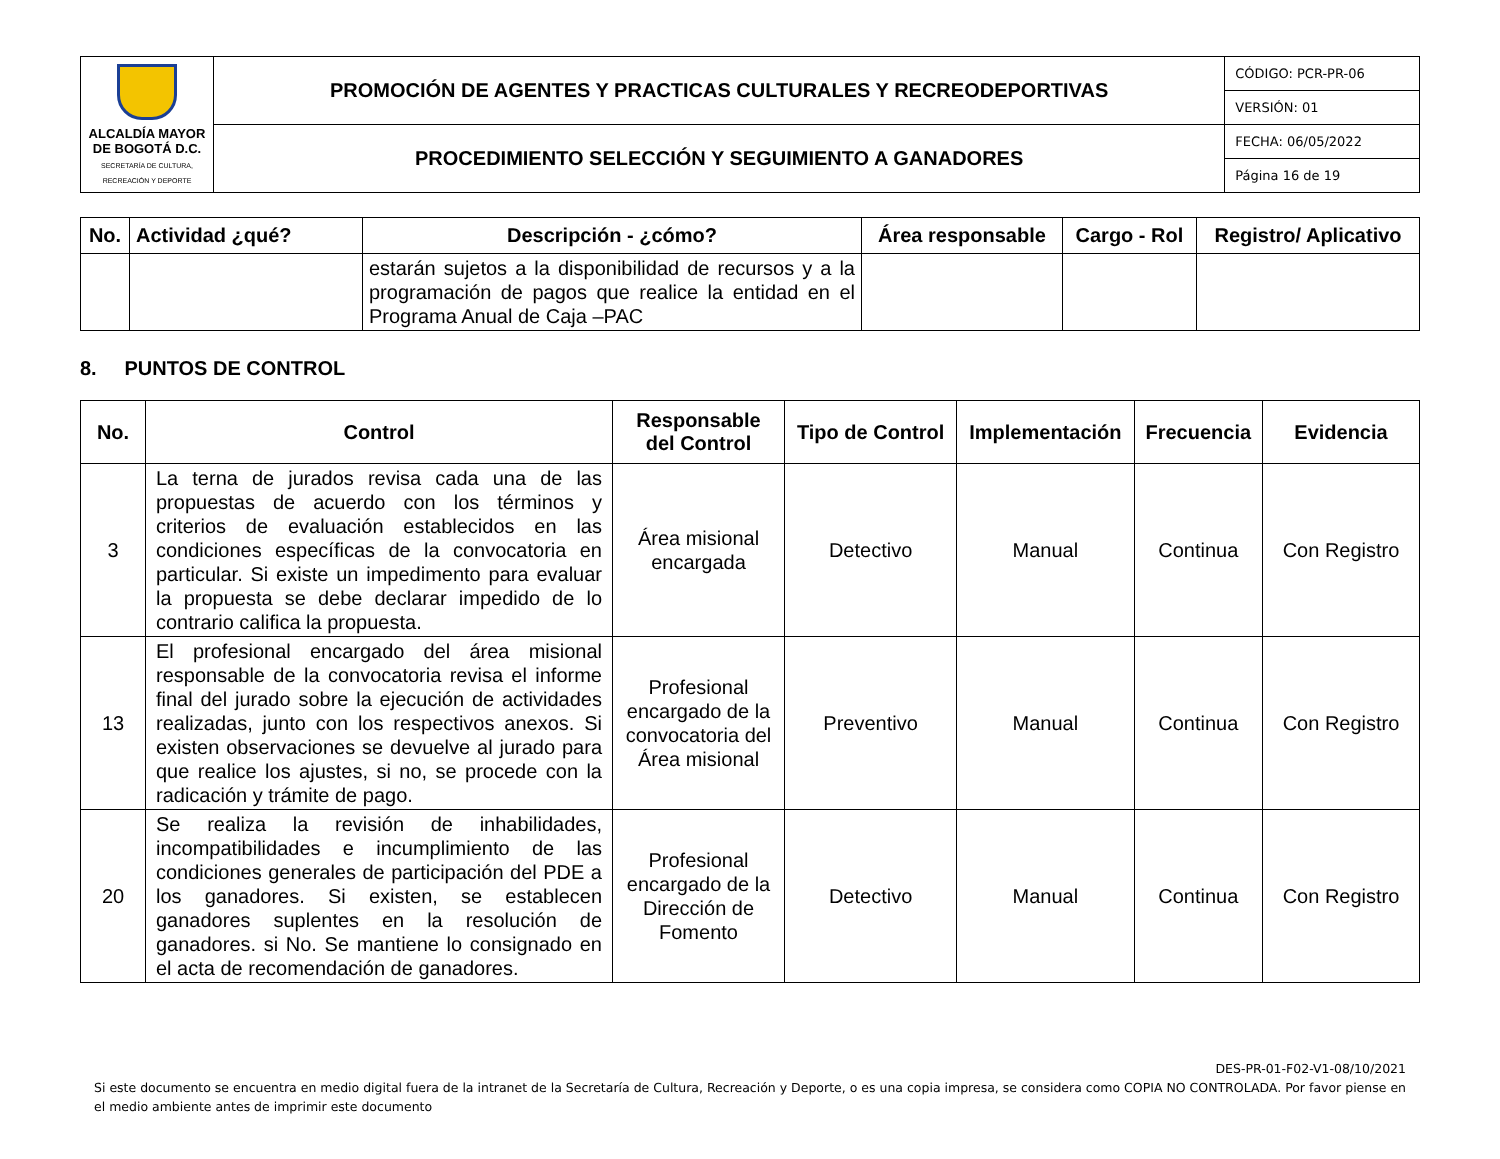| ALCALDÍA MAYOR DE BOGOTÁ D.C. SECRETARÍA DE CULTURA, RECREACIÓN Y DEPORTE | PROMOCIÓN DE AGENTES Y PRACTICAS CULTURALES Y RECREODEPORTIVAS | CÓDIGO: PCR-PR-06 |
| | | VERSIÓN: 01 |
| | PROCEDIMIENTO SELECCIÓN Y SEGUIMIENTO A GANADORES | FECHA: 06/05/2022 |
| | | Página 16 de 19 |
| No. | Actividad ¿qué? | Descripción - ¿cómo? | Área responsable | Cargo - Rol | Registro/ Aplicativo |
| --- | --- | --- | --- | --- | --- |
| | | estarán sujetos a la disponibilidad de recursos y a la programación de pagos que realice la entidad en el Programa Anual de Caja –PAC | | | |
8. PUNTOS DE CONTROL
| No. | Control | Responsable del Control | Tipo de Control | Implementación | Frecuencia | Evidencia |
| --- | --- | --- | --- | --- | --- | --- |
| 3 | La terna de jurados revisa cada una de las propuestas de acuerdo con los términos y criterios de evaluación establecidos en las condiciones específicas de la convocatoria en particular. Si existe un impedimento para evaluar la propuesta se debe declarar impedido de lo contrario califica la propuesta. | Área misional encargada | Detectivo | Manual | Continua | Con Registro |
| 13 | El profesional encargado del área misional responsable de la convocatoria revisa el informe final del jurado sobre la ejecución de actividades realizadas, junto con los respectivos anexos. Si existen observaciones se devuelve al jurado para que realice los ajustes, si no, se procede con la radicación y trámite de pago. | Profesional encargado de la convocatoria del Área misional | Preventivo | Manual | Continua | Con Registro |
| 20 | Se realiza la revisión de inhabilidades, incompatibilidades e incumplimiento de las condiciones generales de participación del PDE a los ganadores. Si existen, se establecen ganadores suplentes en la resolución de ganadores. si No. Se mantiene lo consignado en el acta de recomendación de ganadores. | Profesional encargado de la Dirección de Fomento | Detectivo | Manual | Continua | Con Registro |
DES-PR-01-F02-V1-08/10/2021
Si este documento se encuentra en medio digital fuera de la intranet de la Secretaría de Cultura, Recreación y Deporte, o es una copia impresa, se considera como COPIA NO CONTROLADA. Por favor piense en el medio ambiente antes de imprimir este documento